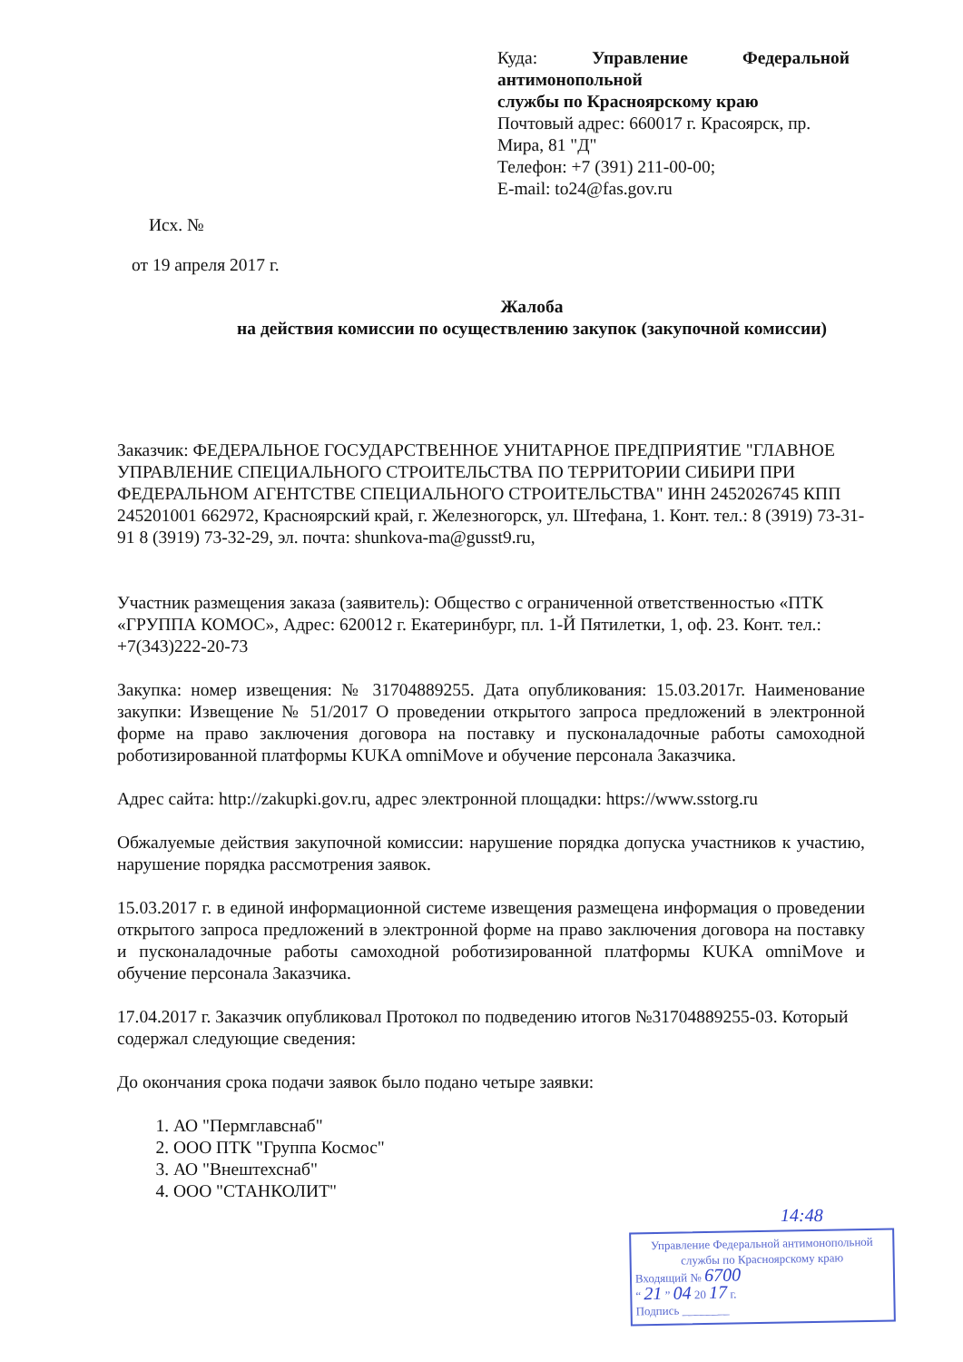Куда: Управление Федеральной антимонопольной
службы по Красноярскому краю
Почтовый адрес: 660017 г. Красоярск, пр. Мира, 81 "Д"
Телефон: +7 (391) 211-00-00;
E-mail: to24@fas.gov.ru
Исх. №
от 19 апреля 2017 г.
Жалоба
на действия комиссии по осуществлению закупок (закупочной комиссии)
Заказчик: ФЕДЕРАЛЬНОЕ ГОСУДАРСТВЕННОЕ УНИТАРНОЕ ПРЕДПРИЯТИЕ "ГЛАВНОЕ УПРАВЛЕНИЕ СПЕЦИАЛЬНОГО СТРОИТЕЛЬСТВА ПО ТЕРРИТОРИИ СИБИРИ ПРИ ФЕДЕРАЛЬНОМ АГЕНТСТВЕ СПЕЦИАЛЬНОГО СТРОИТЕЛЬСТВА" ИНН 2452026745 КПП 245201001 662972, Красноярский край, г. Железногорск, ул. Штефана, 1. Конт. тел.: 8 (3919) 73-31-91 8 (3919) 73-32-29, эл. почта: shunkova-ma@gusst9.ru,
Участник размещения заказа (заявитель): Общество с ограниченной ответственностью «ПТК «ГРУППА КОМОС», Адрес: 620012 г. Екатеринбург, пл. 1-Й Пятилетки, 1, оф. 23. Конт. тел.: +7(343)222-20-73
Закупка: номер извещения: № 31704889255. Дата опубликования: 15.03.2017г. Наименование закупки: Извещение № 51/2017 О проведении открытого запроса предложений в электронной форме на право заключения договора на поставку и пусконаладочные работы самоходной роботизированной платформы KUKA omniMove и обучение персонала Заказчика.
Адрес сайта: http://zakupki.gov.ru, адрес электронной площадки: https://www.sstorg.ru
Обжалуемые действия закупочной комиссии: нарушение порядка допуска участников к участию, нарушение порядка рассмотрения заявок.
15.03.2017 г. в единой информационной системе извещения размещена информация о проведении открытого запроса предложений в электронной форме на право заключения договора на поставку и пусконаладочные работы самоходной роботизированной платформы KUKA omniMove и обучение персонала Заказчика.
17.04.2017 г. Заказчик опубликовал Протокол по подведению итогов №31704889255-03. Который содержал следующие сведения:
До окончания срока подачи заявок было подано четыре заявки:
1. АО "Пермглавснаб"
2. ООО ПТК "Группа Космос"
3. АО "Внештехснаб"
4. ООО "СТАНКОЛИТ"
14:48
Управление Федеральной антимонопольной
службы по Красноярскому краю
Входящий № 6700
“ 21 ” 04 20 17 г.
Подпись ________